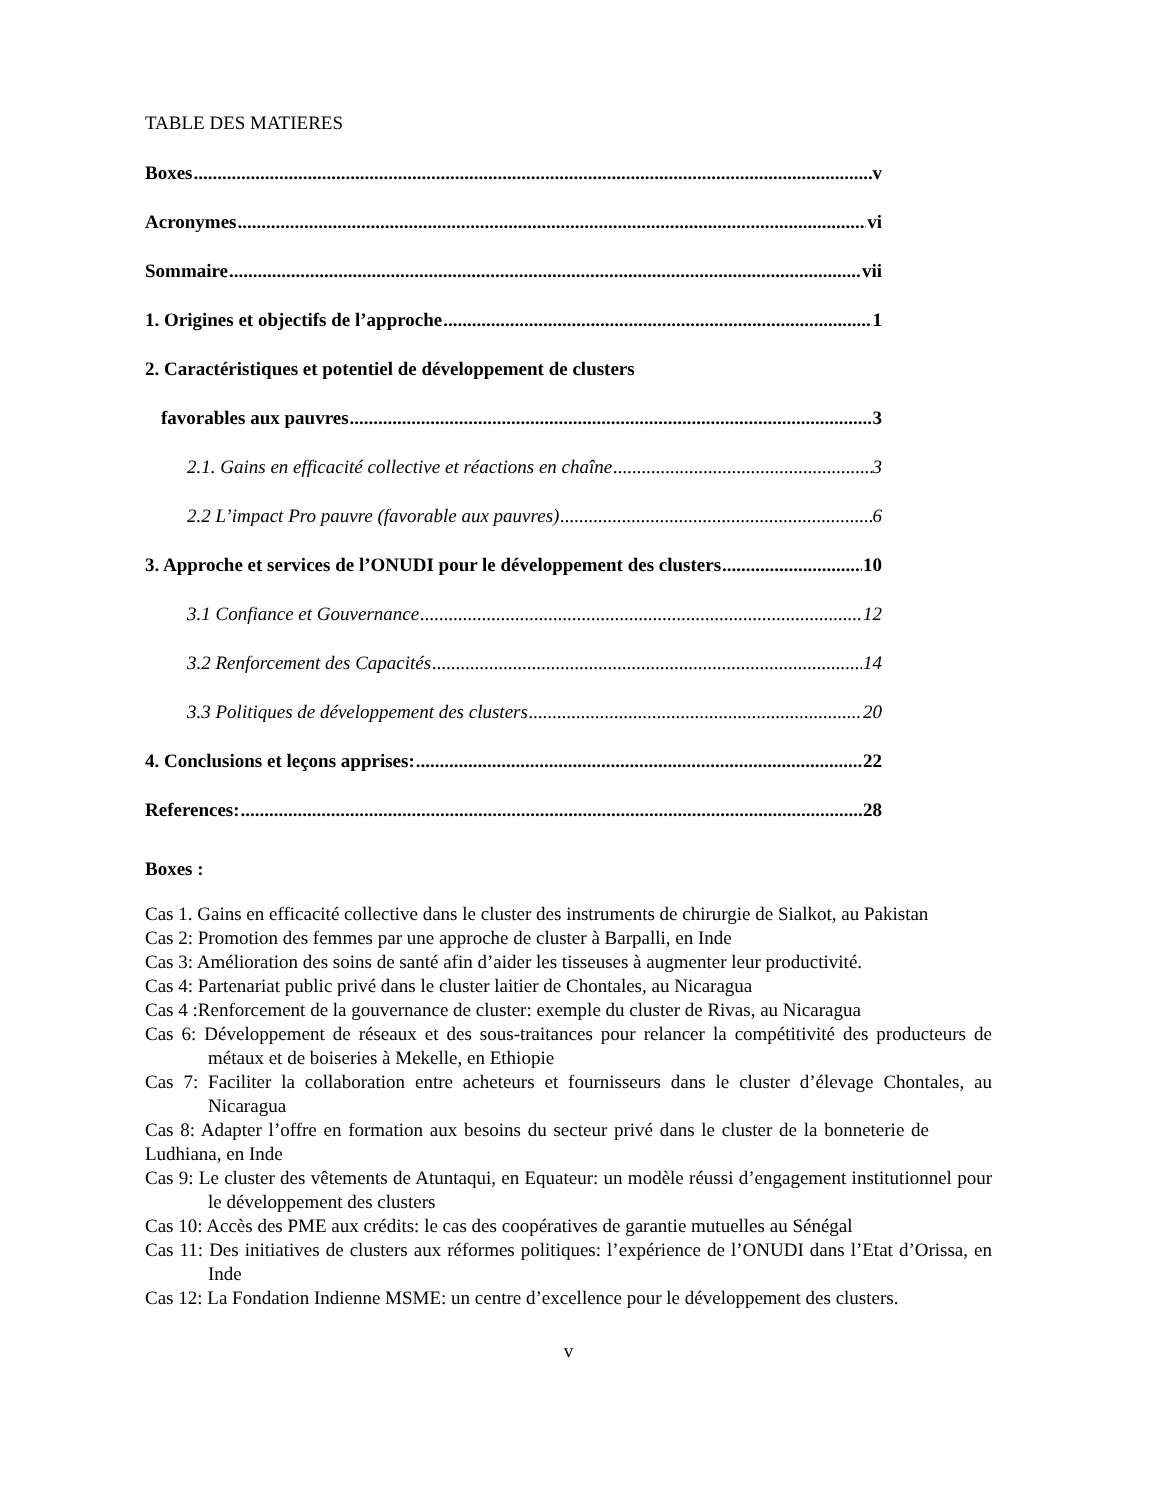TABLE DES MATIERES
Boxes v
Acronymes vi
Sommaire vii
1. Origines et objectifs de l’approche 1
2. Caractéristiques et potentiel de développement de clusters
favorables aux pauvres 3
2.1. Gains en efficacité collective et réactions en chaîne 3
2.2 L’impact Pro pauvre (favorable aux pauvres) 6
3. Approche et services de l’ONUDI pour le développement des clusters 10
3.1 Confiance et Gouvernance 12
3.2 Renforcement des Capacités 14
3.3 Politiques de développement des clusters 20
4. Conclusions et leçons apprises: 22
References: 28
Boxes :
Cas 1. Gains en efficacité collective dans le cluster des instruments de chirurgie de Sialkot, au Pakistan
Cas 2: Promotion des femmes par une approche de cluster à Barpalli, en Inde
Cas 3: Amélioration des soins de santé afin d’aider les tisseuses à augmenter leur productivité.
Cas 4: Partenariat public privé dans le cluster laitier de Chontales, au Nicaragua
Cas 4 :Renforcement de la gouvernance de cluster: exemple du cluster de Rivas, au Nicaragua
Cas 6: Développement de réseaux et des sous-traitances pour relancer la compétitivité des producteurs de métaux et de boiseries à Mekelle, en Ethiopie
Cas 7: Faciliter la collaboration entre acheteurs et fournisseurs dans le cluster d’élevage Chontales, au Nicaragua
Cas 8: Adapter l’offre en formation aux besoins du secteur privé dans le cluster de la bonneterie de Ludhiana, en Inde
Cas 9: Le cluster des vêtements de Atuntaqui, en Equateur: un modèle réussi d’engagement institutionnel pour le développement des clusters
Cas 10: Accès des PME aux crédits: le cas des coopératives de garantie mutuelles au Sénégal
Cas 11: Des initiatives de clusters aux réformes politiques: l’expérience de l’ONUDI dans l’Etat d’Orissa, en Inde
Cas 12: La Fondation Indienne MSME: un centre d’excellence pour le développement des clusters.
v